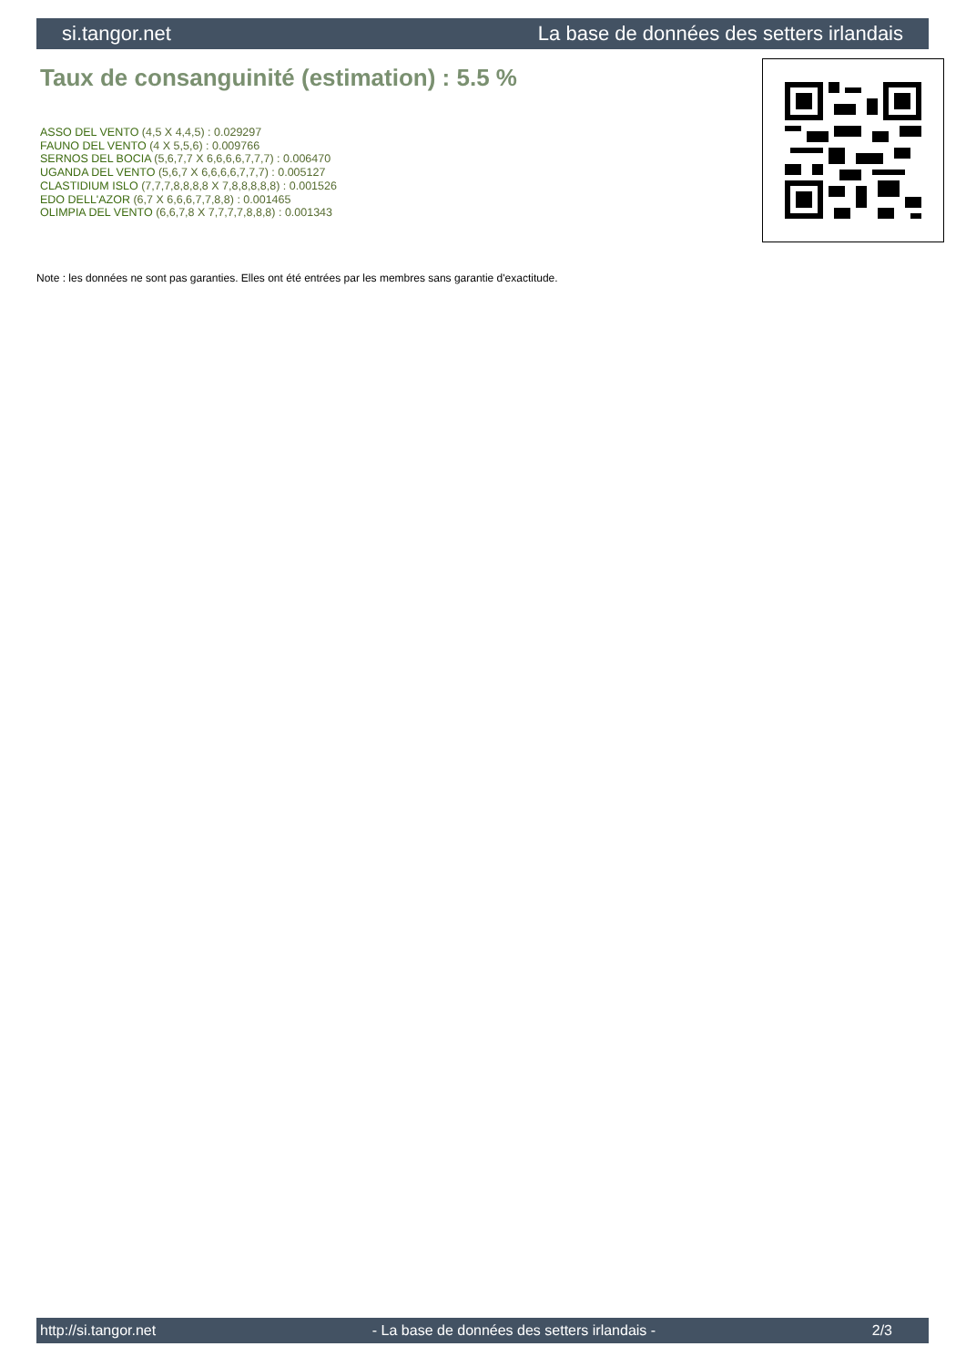si.tangor.net La base de données des setters irlandais
Taux de consanguinité (estimation) : 5.5 %
ASSO DEL VENTO (4,5 X 4,4,5) : 0.029297
FAUNO DEL VENTO (4 X 5,5,6) : 0.009766
SERNOS DEL BOCIA (5,6,7,7 X 6,6,6,6,7,7,7) : 0.006470
UGANDA DEL VENTO (5,6,7 X 6,6,6,6,7,7,7) : 0.005127
CLASTIDIUM ISLO (7,7,7,8,8,8,8 X 7,8,8,8,8,8) : 0.001526
EDO DELL'AZOR (6,7 X 6,6,6,7,7,8,8) : 0.001465
OLIMPIA DEL VENTO (6,6,7,8 X 7,7,7,7,8,8,8) : 0.001343
Note : les données ne sont pas garanties. Elles ont été entrées par les membres sans garantie d'exactitude.
http://si.tangor.net - La base de données des setters irlandais - 2/3